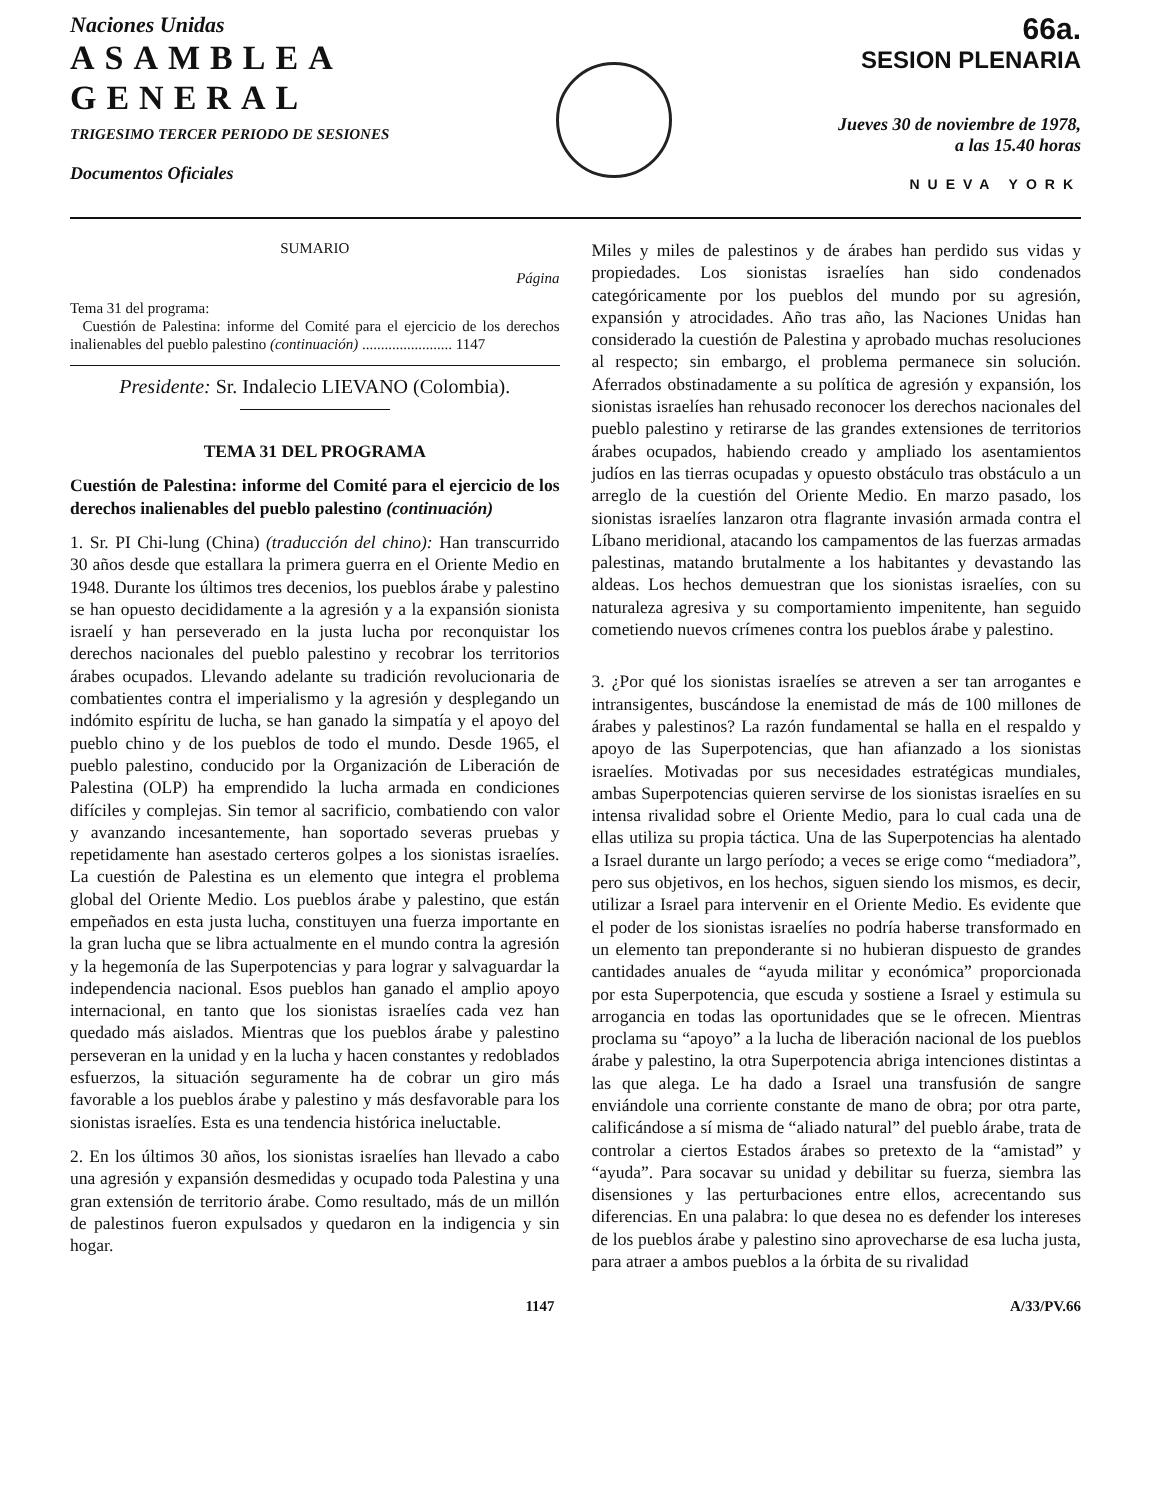Naciones Unidas
ASAMBLEA
GENERAL
TRIGESIMO TERCER PERIODO DE SESIONES
Documentos Oficiales
66a.
SESION PLENARIA
Jueves 30 de noviembre de 1978,
a las 15.40 horas
NUEVA YORK
SUMARIO
Página
Tema 31 del programa:
Cuestión de Palestina: informe del Comité para el ejercicio de los derechos inalienables del pueblo palestino (continuación) ........................ 1147
Presidente: Sr. Indalecio LIEVANO (Colombia).
TEMA 31 DEL PROGRAMA
Cuestión de Palestina: informe del Comité para el ejercicio de los derechos inalienables del pueblo palestino (continuación)
1. Sr. PI Chi-lung (China) (traducción del chino): Han transcurrido 30 años desde que estallara la primera guerra en el Oriente Medio en 1948. Durante los últimos tres decenios, los pueblos árabe y palestino se han opuesto decididamente a la agresión y a la expansión sionista israelí y han perseverado en la justa lucha por reconquistar los derechos nacionales del pueblo palestino y recobrar los territorios árabes ocupados. Llevando adelante su tradición revolucionaria de combatientes contra el imperialismo y la agresión y desplegando un indómito espíritu de lucha, se han ganado la simpatía y el apoyo del pueblo chino y de los pueblos de todo el mundo. Desde 1965, el pueblo palestino, conducido por la Organización de Liberación de Palestina (OLP) ha emprendido la lucha armada en condiciones difíciles y complejas. Sin temor al sacrificio, combatiendo con valor y avanzando incesantemente, han soportado severas pruebas y repetidamente han asestado certeros golpes a los sionistas israelíes. La cuestión de Palestina es un elemento que integra el problema global del Oriente Medio. Los pueblos árabe y palestino, que están empeñados en esta justa lucha, constituyen una fuerza importante en la gran lucha que se libra actualmente en el mundo contra la agresión y la hegemonía de las Superpotencias y para lograr y salvaguardar la independencia nacional. Esos pueblos han ganado el amplio apoyo internacional, en tanto que los sionistas israelíes cada vez han quedado más aislados. Mientras que los pueblos árabe y palestino perseveran en la unidad y en la lucha y hacen constantes y redoblados esfuerzos, la situación seguramente ha de cobrar un giro más favorable a los pueblos árabe y palestino y más desfavorable para los sionistas israelíes. Esta es una tendencia histórica ineluctable.
2. En los últimos 30 años, los sionistas israelíes han llevado a cabo una agresión y expansión desmedidas y ocupado toda Palestina y una gran extensión de territorio árabe. Como resultado, más de un millón de palestinos fueron expulsados y quedaron en la indigencia y sin hogar.
Miles y miles de palestinos y de árabes han perdido sus vidas y propiedades. Los sionistas israelíes han sido condenados categóricamente por los pueblos del mundo por su agresión, expansión y atrocidades. Año tras año, las Naciones Unidas han considerado la cuestión de Palestina y aprobado muchas resoluciones al respecto; sin embargo, el problema permanece sin solución. Aferrados obstinadamente a su política de agresión y expansión, los sionistas israelíes han rehusado reconocer los derechos nacionales del pueblo palestino y retirarse de las grandes extensiones de territorios árabes ocupados, habiendo creado y ampliado los asentamientos judíos en las tierras ocupadas y opuesto obstáculo tras obstáculo a un arreglo de la cuestión del Oriente Medio. En marzo pasado, los sionistas israelíes lanzaron otra flagrante invasión armada contra el Líbano meridional, atacando los campamentos de las fuerzas armadas palestinas, matando brutalmente a los habitantes y devastando las aldeas. Los hechos demuestran que los sionistas israelíes, con su naturaleza agresiva y su comportamiento impenitente, han seguido cometiendo nuevos crímenes contra los pueblos árabe y palestino.
3. ¿Por qué los sionistas israelíes se atreven a ser tan arrogantes e intransigentes, buscándose la enemistad de más de 100 millones de árabes y palestinos? La razón fundamental se halla en el respaldo y apoyo de las Superpotencias, que han afianzado a los sionistas israelíes. Motivadas por sus necesidades estratégicas mundiales, ambas Superpotencias quieren servirse de los sionistas israelíes en su intensa rivalidad sobre el Oriente Medio, para lo cual cada una de ellas utiliza su propia táctica. Una de las Superpotencias ha alentado a Israel durante un largo período; a veces se erige como “mediadora”, pero sus objetivos, en los hechos, siguen siendo los mismos, es decir, utilizar a Israel para intervenir en el Oriente Medio. Es evidente que el poder de los sionistas israelíes no podría haberse transformado en un elemento tan preponderante si no hubieran dispuesto de grandes cantidades anuales de “ayuda militar y económica” proporcionada por esta Superpotencia, que escuda y sostiene a Israel y estimula su arrogancia en todas las oportunidades que se le ofrecen. Mientras proclama su “apoyo” a la lucha de liberación nacional de los pueblos árabe y palestino, la otra Superpotencia abriga intenciones distintas a las que alega. Le ha dado a Israel una transfusión de sangre enviándole una corriente constante de mano de obra; por otra parte, calificándose a sí misma de “aliado natural” del pueblo árabe, trata de controlar a ciertos Estados árabes so pretexto de la “amistad” y “ayuda”. Para socavar su unidad y debilitar su fuerza, siembra las disensiones y las perturbaciones entre ellos, acrecentando sus diferencias. En una palabra: lo que desea no es defender los intereses de los pueblos árabe y palestino sino aprovecharse de esa lucha justa, para atraer a ambos pueblos a la órbita de su rivalidad
1147 A/33/PV.66